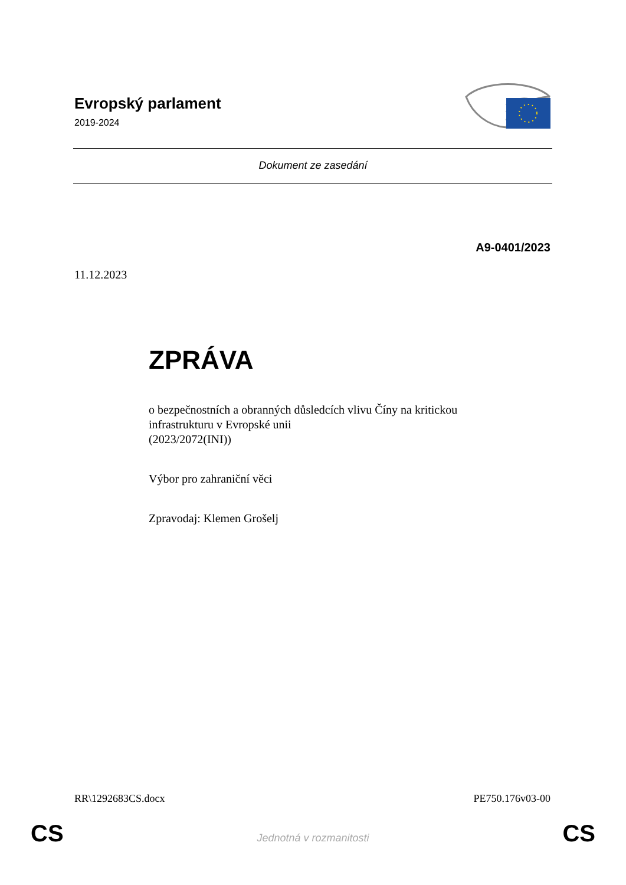Evropský parlament
2019-2024
Dokument ze zasedání
A9-0401/2023
11.12.2023
ZPRÁVA
o bezpečnostních a obranných důsledcích vlivu Číny na kritickou
infrastrukturu v Evropské unii
(2023/2072(INI))
Výbor pro zahraniční věci
Zpravodaj: Klemen Grošelj
RR\1292683CS.docx PE750.176v03-00
CS Jednotná v rozmanitosti CS